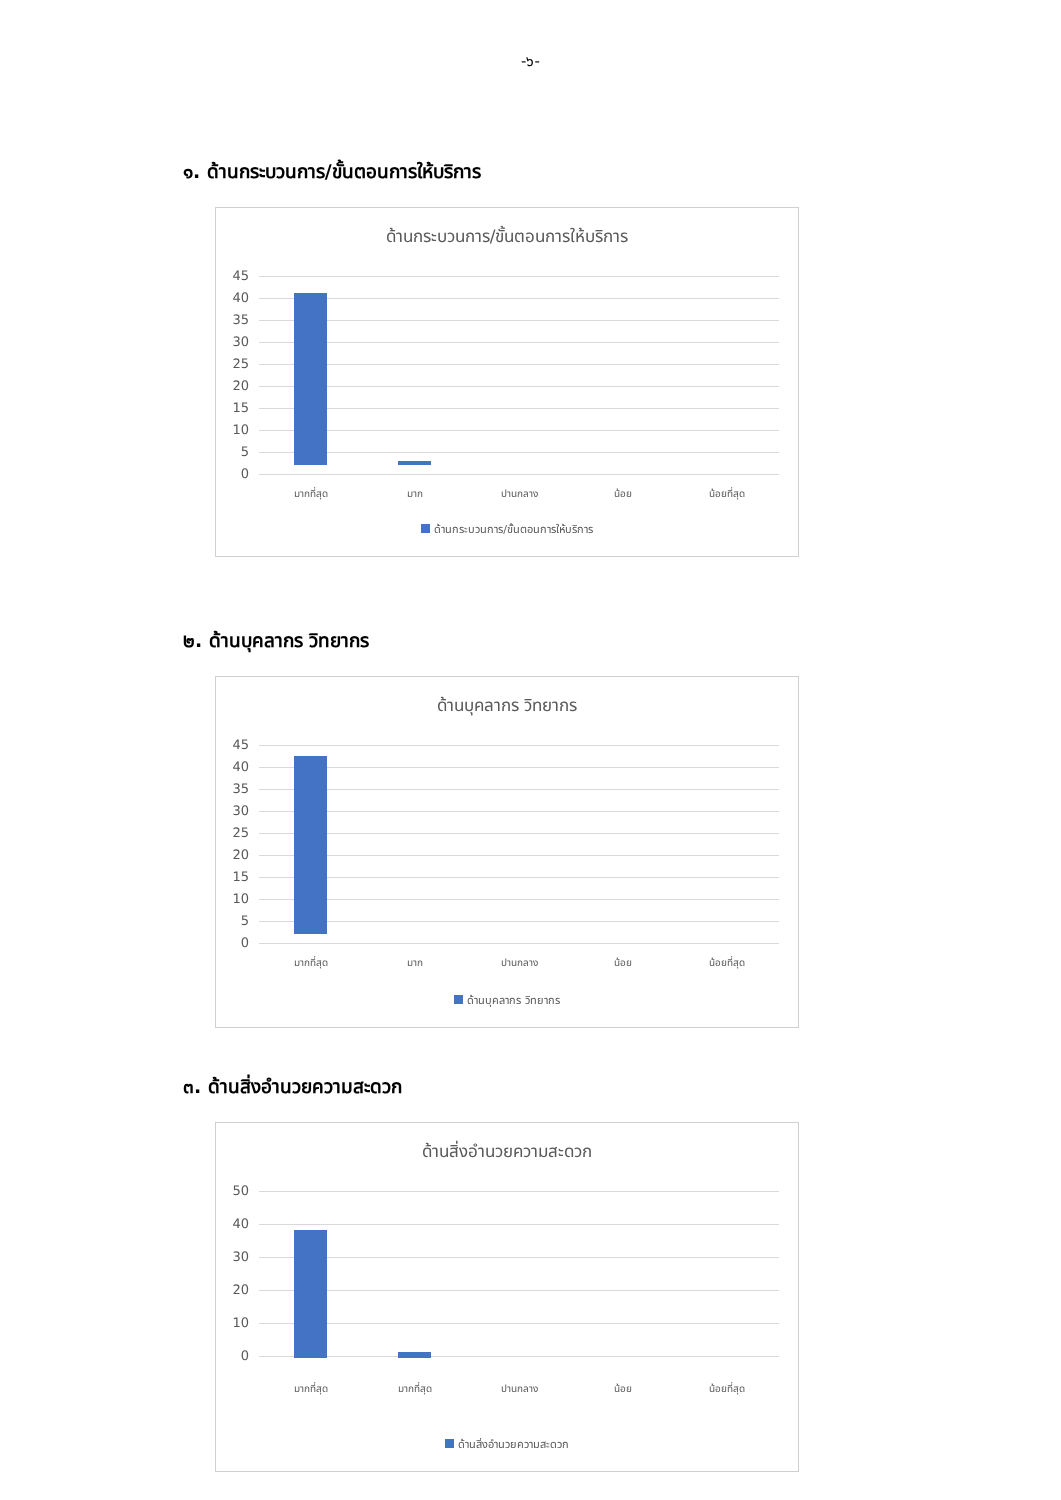-๖-
๑. ด้านกระบวนการ/ขั้นตอนการให้บริการ
ด้านกระบวนการ/ขั้นตอนการให้บริการ
45
40
35
30
25
20
15
10
5
0
มากที่สุด มาก ปานกลาง น้อย น้อยที่สุด
ด้านกระบวนการ/ขั้นตอนการให้บริการ
๒. ด้านบุคลากร วิทยากร
ด้านบุคลากร วิทยากร
45
40
35
30
25
20
15
10
5
0
มากที่สุด มาก ปานกลาง น้อย น้อยที่สุด
ด้านบุคลากร วิทยากร
๓. ด้านสิ่งอำนวยความสะดวก
ด้านสิ่งอำนวยความสะดวก
50
40
30
20
10
0
มากที่สุด มากที่สุด ปานกลาง น้อย น้อยที่สุด
ด้านสิ่งอำนวยความสะดวก